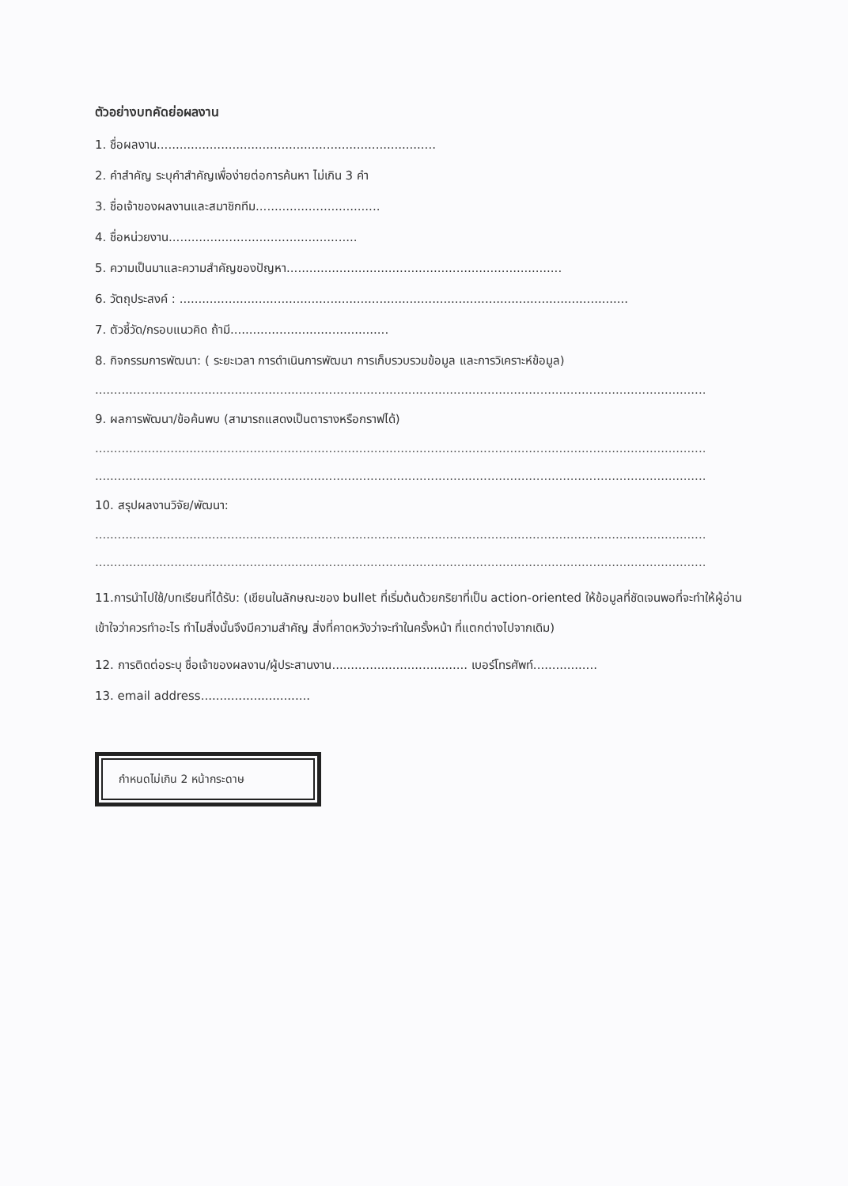ตัวอย่างบทคัดย่อผลงาน
1. ชื่อผลงาน..........................................................................
2. คำสำคัญ ระบุคำสำคัญเพื่อง่ายต่อการค้นหา ไม่เกิน 3 คำ
3. ชื่อเจ้าของผลงานและสมาชิกทีม.................................
4. ชื่อหน่วยงาน..................................................
5. ความเป็นมาและความสำคัญของปัญหา.........................................................................
6. วัตถุประสงค์ : .......................................................................................................................
7. ตัวชี้วัด/กรอบแนวคิด ถ้ามี..........................................
8. กิจกรรมการพัฒนา: ( ระยะเวลา การดำเนินการพัฒนา การเก็บรวบรวมข้อมูล และการวิเคราะห์ข้อมูล)
..................................................................................................................................................................
9. ผลการพัฒนา/ข้อค้นพบ (สามารถแสดงเป็นตารางหรือกราฟได้)
..................................................................................................................................................................
..................................................................................................................................................................
10. สรุปผลงานวิจัย/พัฒนา:
..................................................................................................................................................................
..................................................................................................................................................................
11.การนำไปใช้/บทเรียนที่ได้รับ: (เขียนในลักษณะของ bullet ที่เริ่มต้นด้วยกริยาที่เป็น action-oriented ให้ข้อมูลที่ชัดเจนพอที่จะทำให้ผู้อ่านเข้าใจว่าควรทำอะไร ทำไมสิ่งนั้นจึงมีความสำคัญ สิ่งที่คาดหวังว่าจะทำในครั้งหน้า ที่แตกต่างไปจากเดิม)
12. การติดต่อระบุ ชื่อเจ้าของผลงาน/ผู้ประสานงาน.................................... เบอร์โทรศัพท์.................
13. email address.............................
กำหนดไม่เกิน 2 หน้ากระดาษ